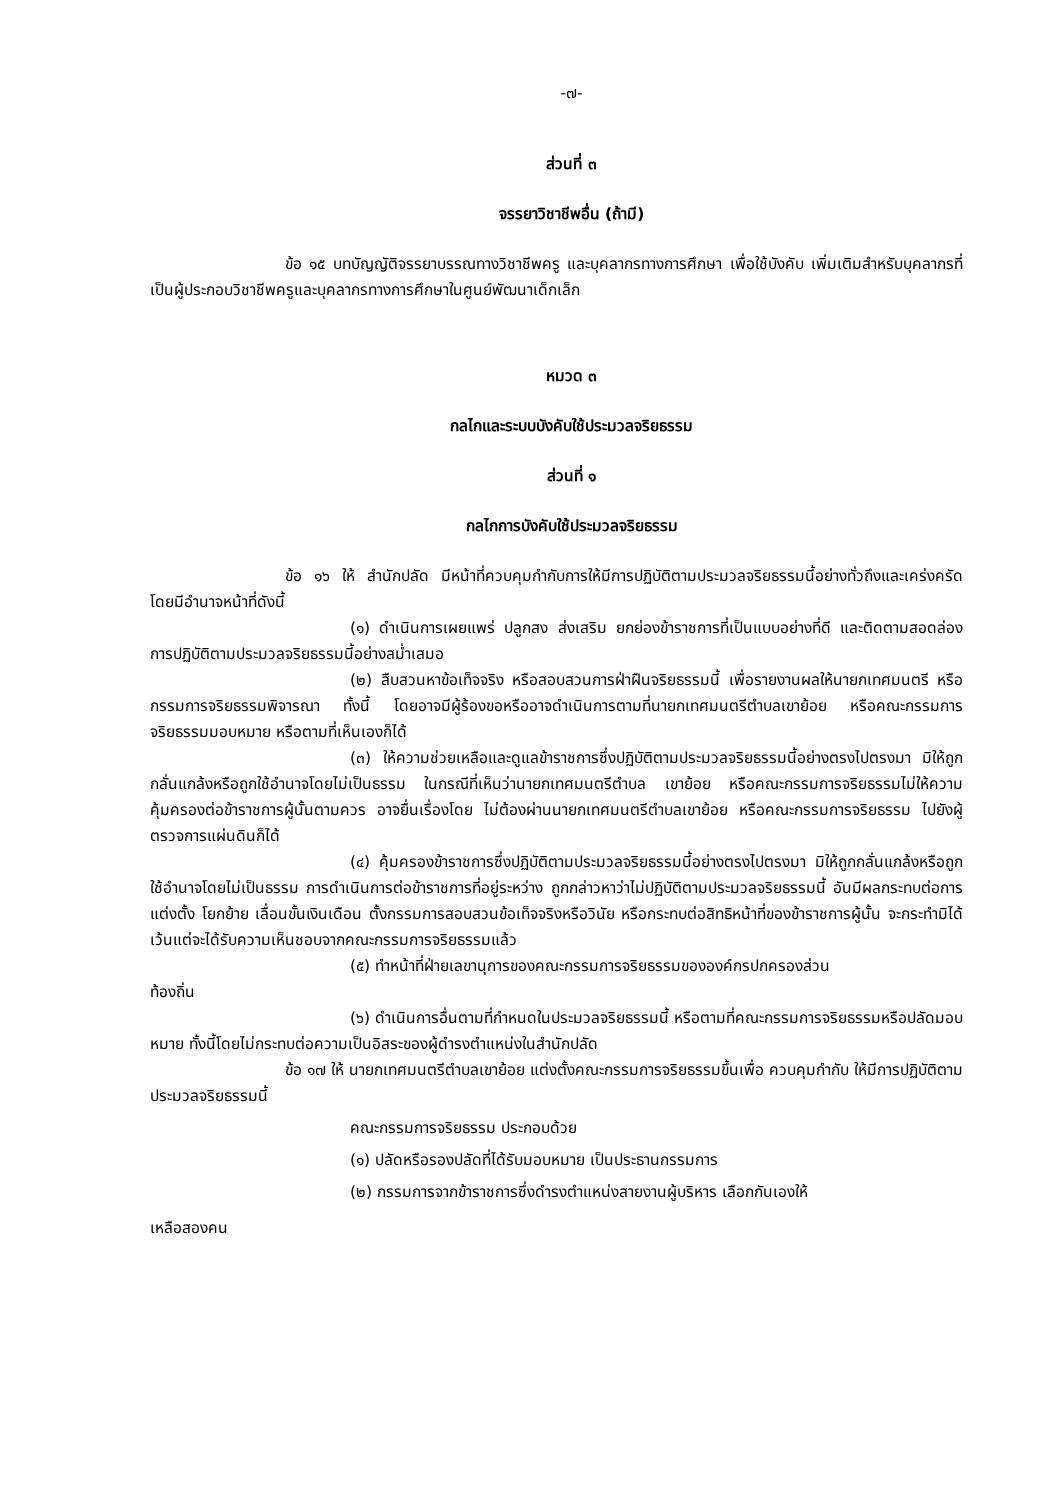-๗-
ส่วนที่ ๓
จรรยาวิชาชีพอื่น (ถ้ามี)
ข้อ ๑๕ บทบัญญัติจรรยาบรรณทางวิชาชีพครู และบุคลากรทางการศึกษา เพื่อใช้บังคับ เพิ่มเติมสำหรับบุคลากรที่เป็นผู้ประกอบวิชาชีพครูและบุคลากรทางการศึกษาในศูนย์พัฒนาเด็กเล็ก
หมวด ๓
กลไกและระบบบังคับใช้ประมวลจริยธรรม
ส่วนที่ ๑
กลไกการบังคับใช้ประมวลจริยธรรม
ข้อ ๑๖ ให้ สำนักปลัด มีหน้าที่ควบคุมกำกับการให้มีการปฏิบัติตามประมวลจริยธรรมนี้อย่างทั่วถึงและเคร่งครัด โดยมีอำนาจหน้าที่ดังนี้
(๑) ดำเนินการเผยแพร่ ปลูกสง ส่งเสริม ยกย่องข้าราชการที่เป็นแบบอย่างที่ดี และติดตามสอดล่องการปฏิบัติตามประมวลจริยธรรมนี้อย่างสม่ำเสมอ
(๒) สืบสวนหาข้อเท็จจริง หรือสอบสวนการฝ่าฝืนจริยธรรมนี้ เพื่อรายงานผลให้นายกเทศมนตรี หรือกรรมการจริยธรรมพิจารณา ทั้งนี้ โดยอาจมีผู้ร้องขอหรืออาจดำเนินการตามที่นายกเทศมนตรีตำบลเขาย้อย หรือคณะกรรมการจริยธรรมมอบหมาย หรือตามที่เห็นเองก็ได้
(๓) ให้ความช่วยเหลือและดูแลข้าราชการซึ่งปฏิบัติตามประมวลจริยธรรมนี้อย่างตรงไปตรงมา มิให้ถูกกลั่นแกล้งหรือถูกใช้อำนาจโดยไม่เป็นธรรม ในกรณีที่เห็นว่านายกเทศมนตรีตำบล เขาย้อย หรือคณะกรรมการจริยธรรมไม่ให้ความคุ้มครองต่อข้าราชการผู้นั้นตามควร อาจยื่นเรื่องโดย ไม่ต้องผ่านนายกเทศมนตรีตำบลเขาย้อย หรือคณะกรรมการจริยธรรม ไปยังผู้ตรวจการแผ่นดินก็ได้
(๔) คุ้มครองข้าราชการซึ่งปฏิบัติตามประมวลจริยธรรมนี้อย่างตรงไปตรงมา มิให้ถูกกลั่นแกล้งหรือถูกใช้อำนาจโดยไม่เป็นธรรม การดำเนินการต่อข้าราชการที่อยู่ระหว่าง ถูกกล่าวหาว่าไม่ปฏิบัติตามประมวลจริยธรรมนี้ อันมีผลกระทบต่อการแต่งตั้ง โยกย้าย เลื่อนขั้นเงินเดือน ตั้งกรรมการสอบสวนข้อเท็จจริงหรือวินัย หรือกระทบต่อสิทธิหน้าที่ของข้าราชการผู้นั้น จะกระทำมิได้ เว้นแต่จะได้รับความเห็นชอบจากคณะกรรมการจริยธรรมแล้ว
(๕) ทำหน้าที่ฝ่ายเลขานุการของคณะกรรมการจริยธรรมขององค์กรปกครองส่วน
ท้องถิ่น
(๖) ดำเนินการอื่นตามที่กำหนดในประมวลจริยธรรมนี้ หรือตามที่คณะกรรมการจริยธรรมหรือปลัดมอบหมาย ทั้งนี้โดยไม่กระทบต่อความเป็นอิสระของผู้ดำรงตำแหน่งในสำนักปลัด
ข้อ ๑๗ ให้ นายกเทศมนตรีตำบลเขาย้อย แต่งตั้งคณะกรรมการจริยธรรมขึ้นเพื่อ ควบคุมกำกับ ให้มีการปฏิบัติตามประมวลจริยธรรมนี้
คณะกรรมการจริยธรรม ประกอบด้วย
(๑) ปลัดหรือรองปลัดที่ได้รับมอบหมาย เป็นประธานกรรมการ
(๒) กรรมการจากข้าราชการซึ่งดำรงตำแหน่งสายงานผู้บริหาร เลือกกันเองให้
เหลือสองคน